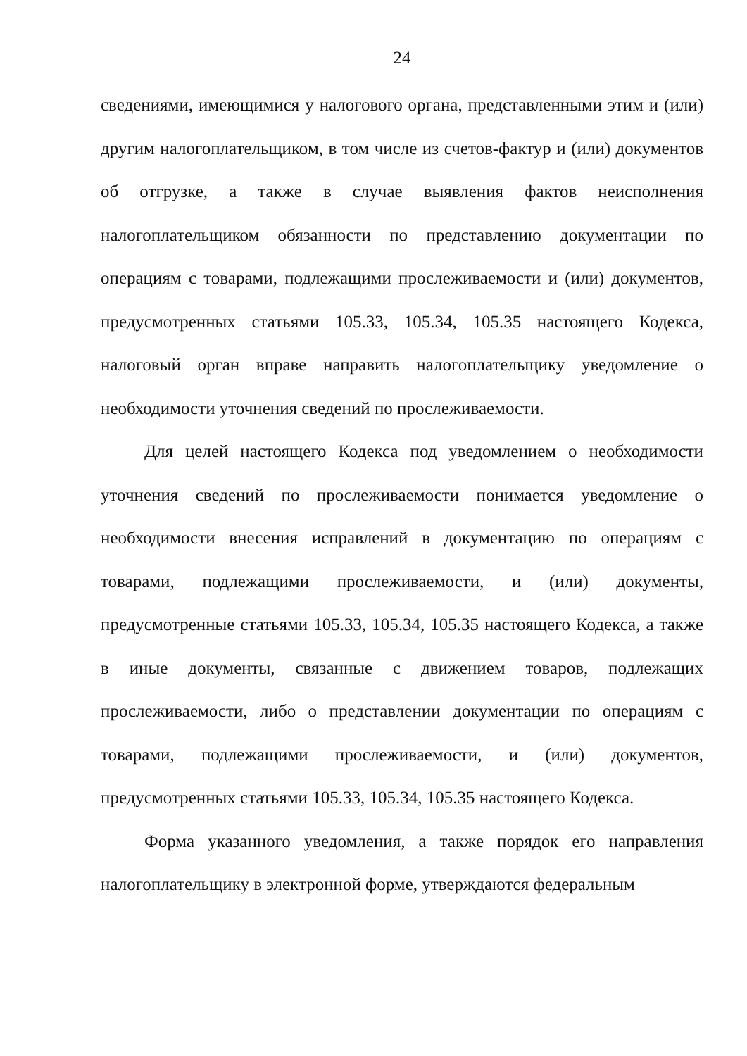24
сведениями, имеющимися у налогового органа, представленными этим и (или) другим налогоплательщиком, в том числе из счетов-фактур и (или) документов об отгрузке, а также в случае выявления фактов неисполнения налогоплательщиком обязанности по представлению документации по операциям с товарами, подлежащими прослеживаемости и (или) документов, предусмотренных статьями 105.33, 105.34, 105.35 настоящего Кодекса, налоговый орган вправе направить налогоплательщику уведомление о необходимости уточнения сведений по прослеживаемости.
Для целей настоящего Кодекса под уведомлением о необходимости уточнения сведений по прослеживаемости понимается уведомление о необходимости внесения исправлений в документацию по операциям с товарами, подлежащими прослеживаемости, и (или) документы, предусмотренные статьями 105.33, 105.34, 105.35 настоящего Кодекса, а также в иные документы, связанные с движением товаров, подлежащих прослеживаемости, либо о представлении документации по операциям с товарами, подлежащими прослеживаемости, и (или) документов, предусмотренных статьями 105.33, 105.34, 105.35 настоящего Кодекса.
Форма указанного уведомления, а также порядок его направления налогоплательщику в электронной форме, утверждаются федеральным